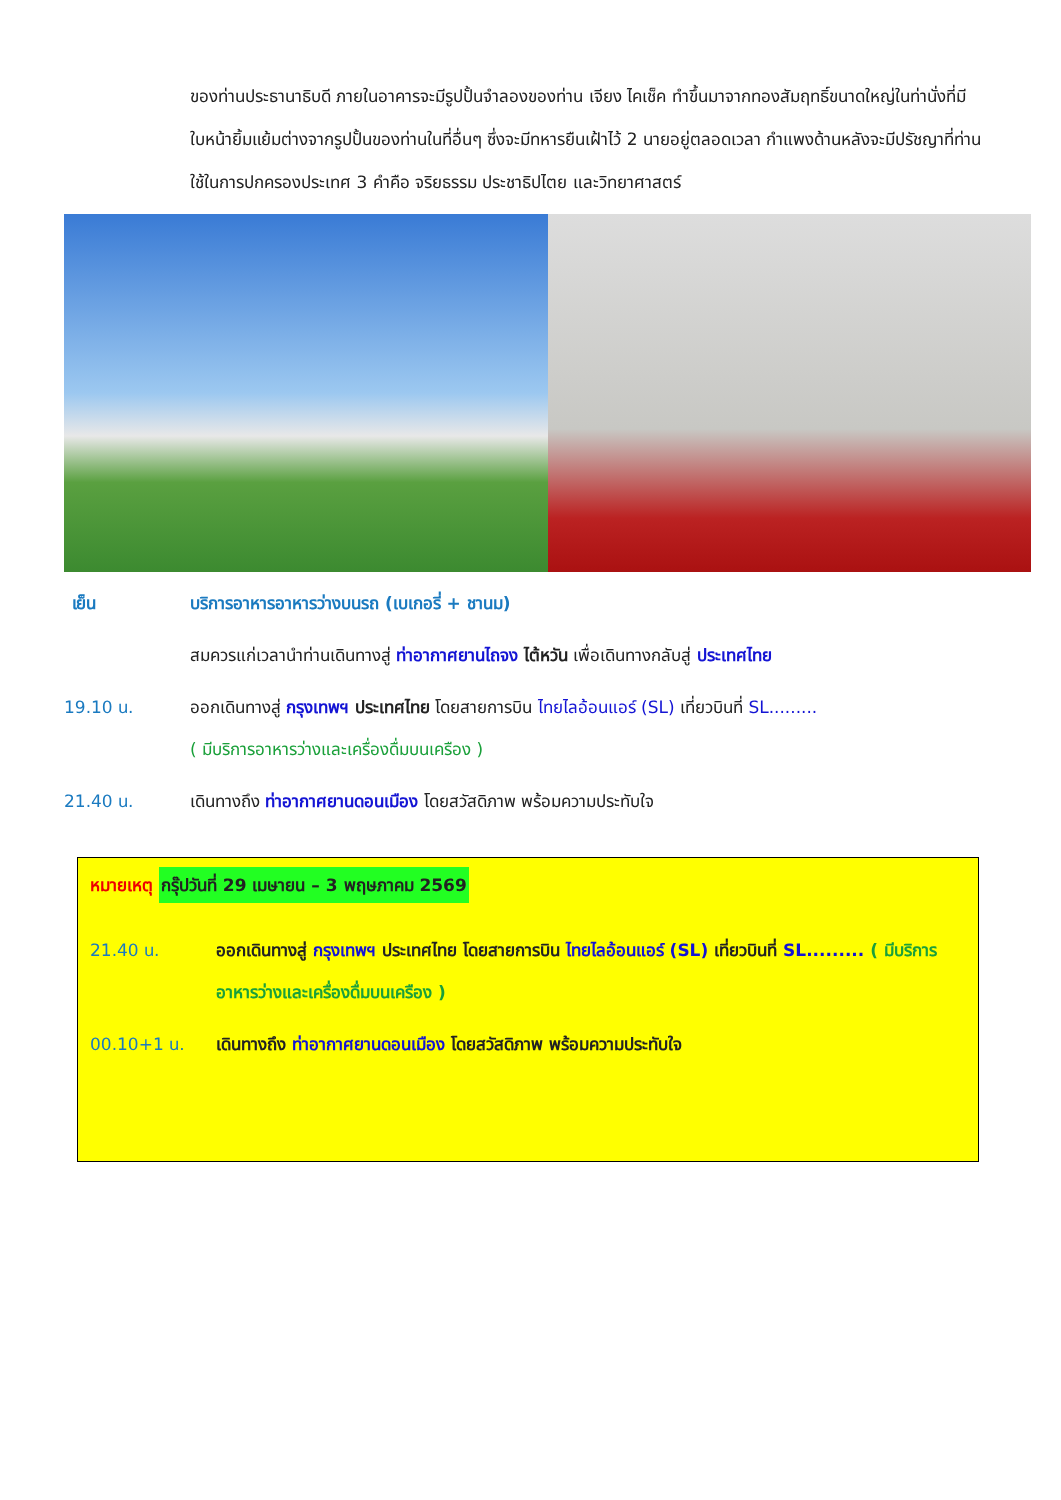ของท่านประธานาธิบดี ภายในอาคารจะมีรูปปั้นจำลองของท่าน เจียง ไคเช็ค ทำขึ้นมาจากทองสัมฤทธิ์ขนาดใหญ่ในท่านั่งที่มีใบหน้ายิ้มแย้มต่างจากรูปปั้นของท่านในที่อื่นๆ ซึ่งจะมีทหารยืนเฝ้าไว้ 2 นายอยู่ตลอดเวลา กำแพงด้านหลังจะมีปรัชญาที่ท่านใช้ในการปกครองประเทศ 3 คำคือ จริยธรรม ประชาธิปไตย และวิทยาศาสตร์
เย็น บริการอาหารอาหารว่างบนรถ (เบเกอรี่ + ชานม)
สมควรแก่เวลานำท่านเดินทางสู่ ท่าอากาศยานไถจง ไต้หวัน เพื่อเดินทางกลับสู่ ประเทศไทย
19.10 น. ออกเดินทางสู่ กรุงเทพฯ ประเทศไทย โดยสายการบิน ไทยไลอ้อนแอร์ (SL) เที่ยวบินที่ SL.........
( มีบริการอาหารว่างและเครื่องดื่มบนเครือง )
21.40 น. เดินทางถึง ท่าอากาศยานดอนเมือง โดยสวัสดิภาพ พร้อมความประทับใจ
หมายเหตุ กรุ๊ปวันที่ 29 เมษายน – 3 พฤษภาคม 2569
21.40 น. ออกเดินทางสู่ กรุงเทพฯ ประเทศไทย โดยสายการบิน ไทยไลอ้อนแอร์ (SL) เที่ยวบินที่ SL......... ( มีบริการอาหารว่างและเครื่องดื่มบนเครือง )
00.10+1 น. เดินทางถึง ท่าอากาศยานดอนเมือง โดยสวัสดิภาพ พร้อมความประทับใจ